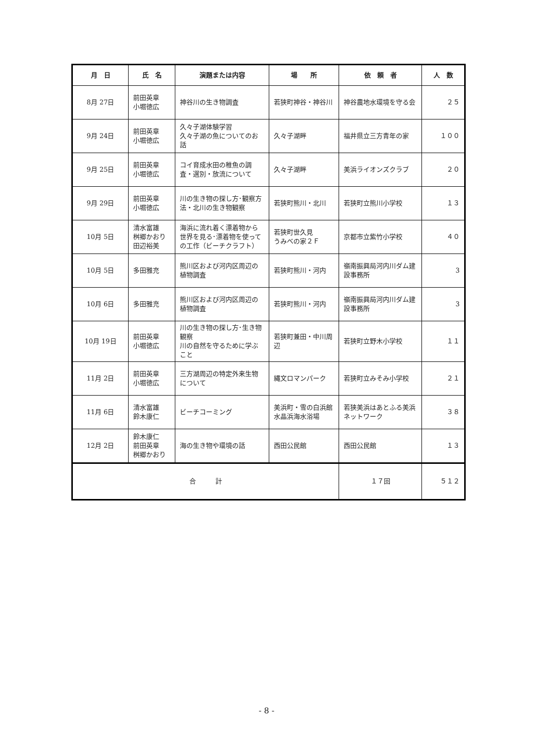| 月 日 | 氏 名 | 演題または内容 | 場 所 | 依 頼 者 | 人 数 |
| --- | --- | --- | --- | --- | --- |
| 8月 27日 | 前田英章 小堀徳広 | 神谷川の生き物調査 | 若狭町神谷・神谷川 | 神谷農地水環境を守る会 | ２５ |
| 9月 24日 | 前田英章 小堀徳広 | 久々子湖体験学習 久々子湖の魚についてのお話 | 久々子湖畔 | 福井県立三方青年の家 | １００ |
| 9月 25日 | 前田英章 小堀徳広 | コイ育成水田の稚魚の調査・選別・放流について | 久々子湖畔 | 美浜ライオンズクラブ | ２０ |
| 9月 29日 | 前田英章 小堀徳広 | 川の生き物の探し方･観察方法・北川の生き物観察 | 若狭町熊川・北川 | 若狭町立熊川小学校 | １３ |
| 10月 5日 | 清水富雄 桝郷かおり 田辺裕美 | 海浜に流れ着く漂着物から世界を見る･漂着物を使っての工作（ビーチクラフト） | 若狭町世久見 うみべの家２Ｆ | 京都市立紫竹小学校 | ４０ |
| 10月 5日 | 多田雅充 | 熊川区および河内区周辺の植物調査 | 若狭町熊川・河内 | 嶺南振興局河内川ダム建設事務所 | 3 |
| 10月 6日 | 多田雅充 | 熊川区および河内区周辺の植物調査 | 若狭町熊川・河内 | 嶺南振興局河内川ダム建設事務所 | 3 |
| 10月 19日 | 前田英章 小堀徳広 | 川の生き物の探し方･生き物観察 川の自然を守るために学ぶこと | 若狭町兼田・中川周辺 | 若狭町立野木小学校 | １１ |
| 11月 2日 | 前田英章 小堀徳広 | 三方湖周辺の特定外来生物について | 縄文ロマンパーク | 若狭町立みそみ小学校 | ２１ |
| 11月 6日 | 清水富雄 鈴木康仁 | ビーチコーミング | 美浜町・雪の白浜館 水晶浜海水浴場 | 若狭美浜はあとふる美浜 ネットワーク | ３８ |
| 12月 2日 | 鈴木康仁 前田英章 桝郷かおり | 海の生き物や環境の話 | 西田公民館 | 西田公民館 | １３ |
| 合 計 | | | | １７回 | ５１２ |
- 8 -